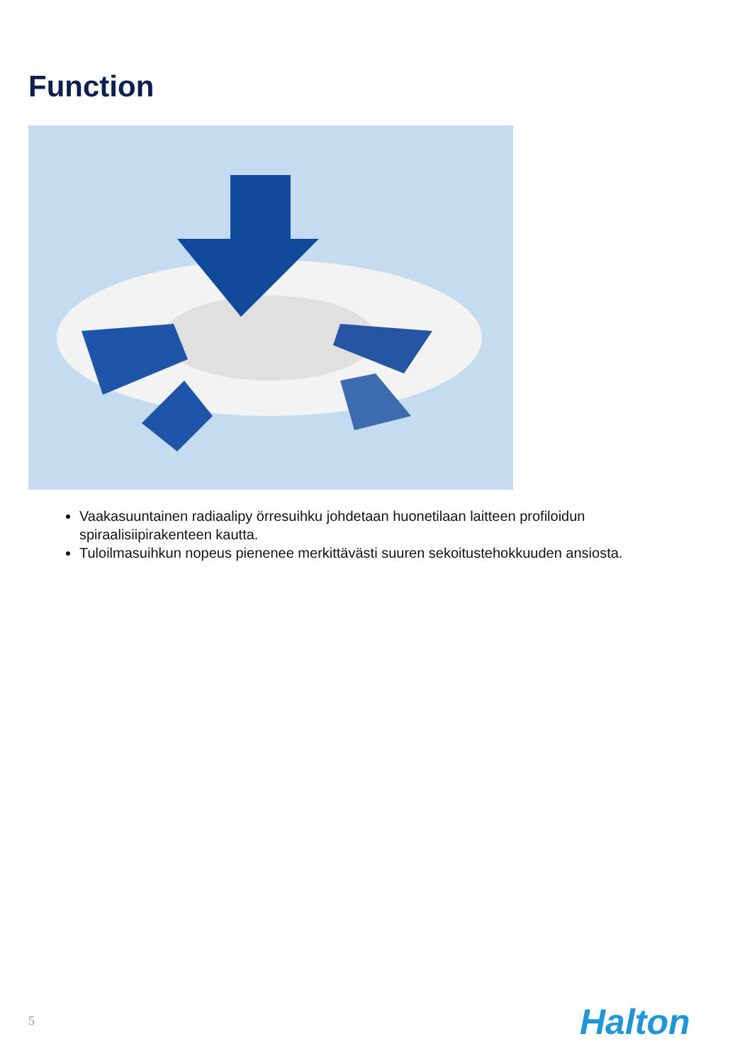Function
Vaakasuuntainen radiaalipy örresuihku johdetaan huonetilaan laitteen profiloidun spiraalisiipirakenteen kautta.
Tuloilmasuihkun nopeus pienenee merkittävästi suuren sekoitustehokkuuden ansiosta.
5 Halton